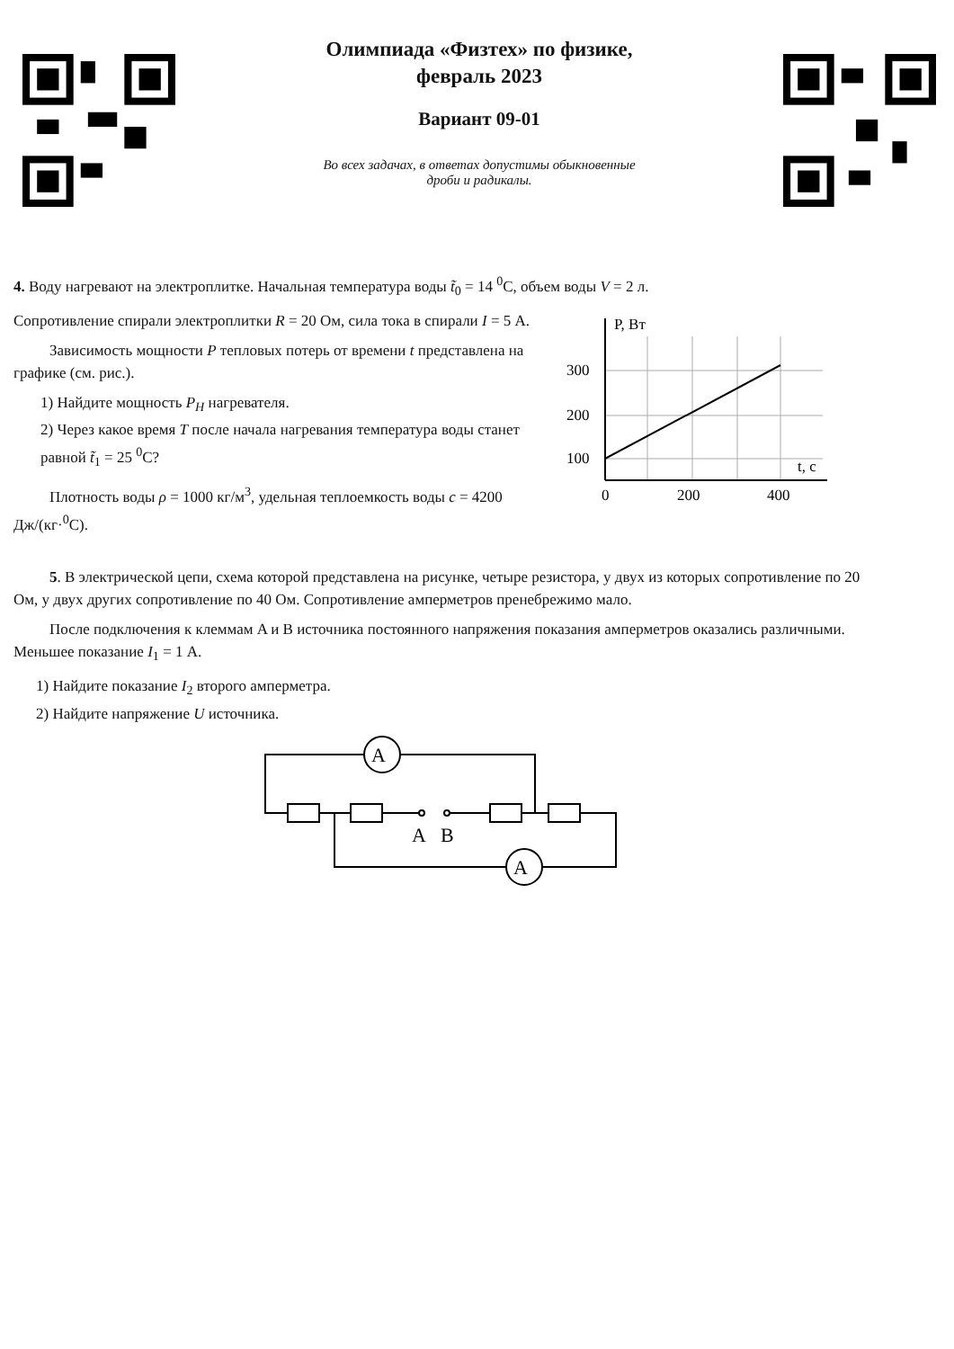Олимпиада «Физтех» по физике,
февраль 2023
Вариант 09-01
Во всех задачах, в ответах допустимы обыкновенные
дроби и радикалы.
4. Воду нагревают на электроплитке. Начальная температура воды t̃<sub>0</sub> = 14 <sup>0</sup>C, объем воды V = 2 л.
Сопротивление спирали электроплитки R = 20 Ом, сила тока в спирали I = 5 А.
Зависимость мощности P тепловых потерь от времени t представлена на графике (см. рис.).
1) Найдите мощность P<sub>H</sub> нагревателя.
2) Через какое время T после начала нагревания температура воды станет равной t̃<sub>1</sub> = 25 <sup>0</sup>C?
Плотность воды ρ = 1000 кг/м<sup>3</sup>, удельная теплоемкость воды c = 4200 Дж/(кг·<sup>0</sup>C).
P, Вт
300
200
100
0
200
400
t, c
5. В электрической цепи, схема которой представлена на рисунке, четыре резистора, у двух из которых сопротивление по 20 Ом, у двух других сопротивление по 40 Ом. Сопротивление амперметров пренебрежимо мало.
После подключения к клеммам A и B источника постоянного напряжения показания амперметров оказались различными. Меньшее показание I<sub>1</sub> = 1 А.
1) Найдите показание I<sub>2</sub> второго амперметра.
2) Найдите напряжение U источника.
A
A
A
B